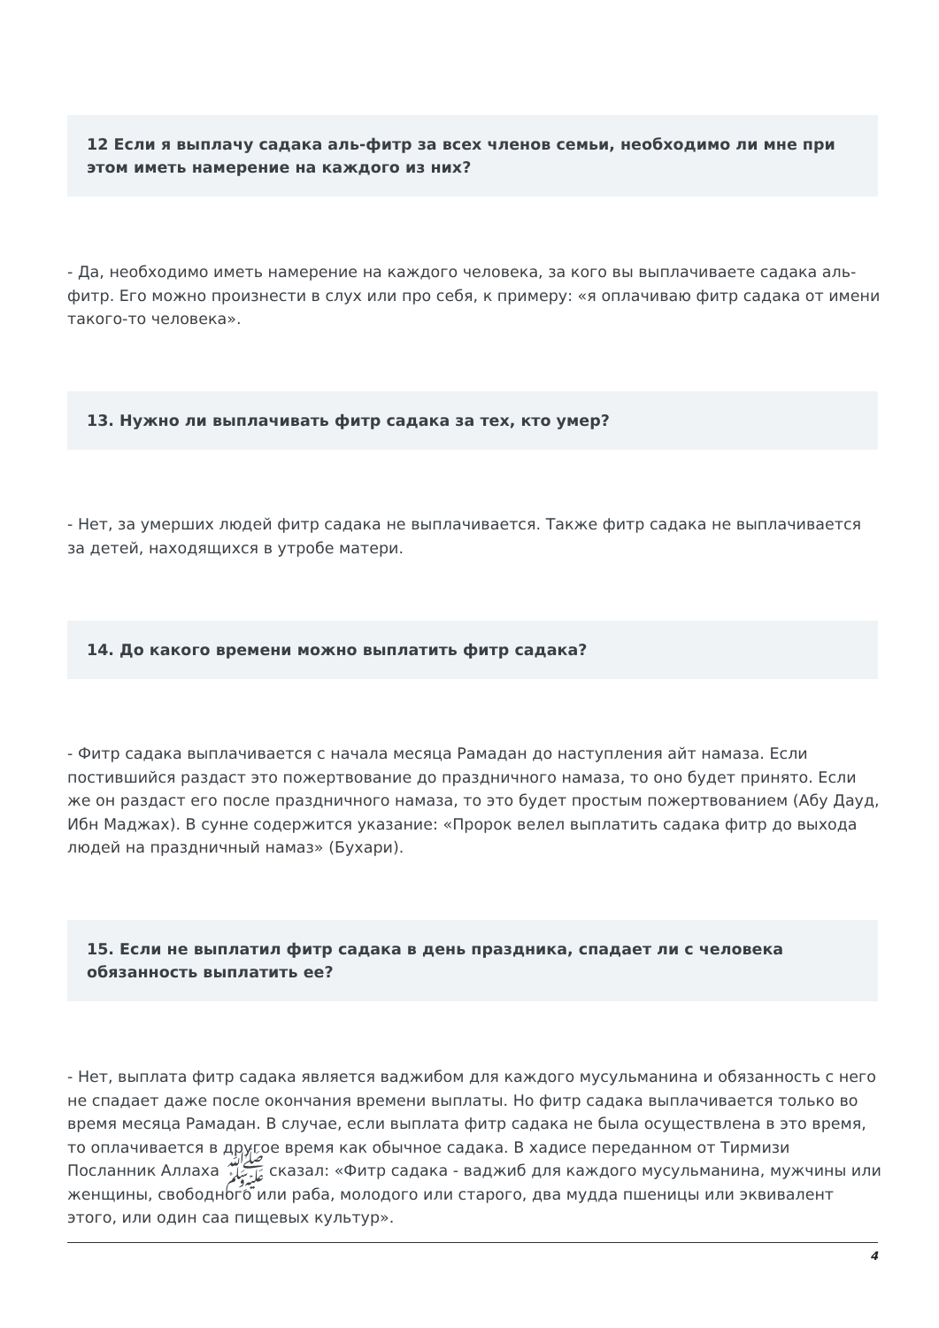12 Если я выплачу садака аль-фитр за всех членов семьи, необходимо ли мне при этом иметь намерение на каждого из них?
- Да, необходимо иметь намерение на каждого человека, за кого вы выплачиваете садака аль-фитр. Его можно произнести в слух или про себя, к примеру: «я оплачиваю фитр садака от имени такого-то человека».
13. Нужно ли выплачивать фитр садака за тех, кто умер?
- Нет, за умерших людей фитр садака не выплачивается. Также фитр садака не выплачивается за детей, находящихся в утробе матери.
14. До какого времени можно выплатить фитр садака?
- Фитр садака выплачивается с начала месяца Рамадан до наступления айт намаза. Если постившийся раздаст это пожертвование до праздничного намаза, то оно будет принято. Если же он раздаст его после праздничного намаза, то это будет простым пожертвованием (Абу Дауд, Ибн Маджах). В сунне содержится указание: «Пророк велел выплатить садака фитр до выхода людей на праздничный намаз» (Бухари).
15. Если не выплатил фитр садака в день праздника, спадает ли с человека обязанность выплатить ее?
- Нет, выплата фитр садака является ваджибом для каждого мусульманина и обязанность с него не спадает даже после окончания времени выплаты. Но фитр садака выплачивается только во время месяца Рамадан. В случае, если выплата фитр садака не была осуществлена в это время, то оплачивается в другое время как обычное садака. В хадисе переданном от Тирмизи Посланник Аллаха ﷺ сказал: «Фитр садака - ваджиб для каждого мусульманина, мужчины или женщины, свободного или раба, молодого или старого, два мудда пшеницы или эквивалент этого, или один саа пищевых культур».
4